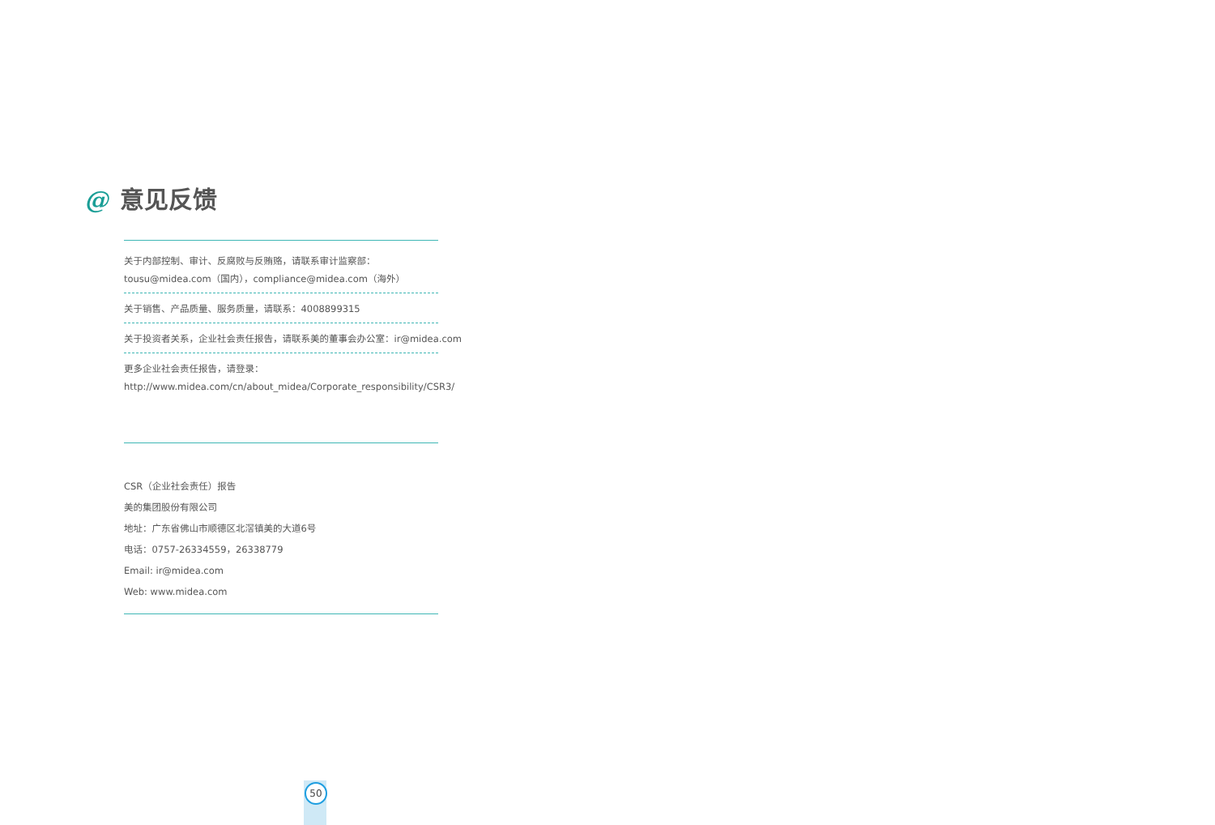@ 意见反馈
关于内部控制、审计、反腐败与反贿赂，请联系审计监察部：
tousu@midea.com（国内），compliance@midea.com（海外）
关于销售、产品质量、服务质量，请联系：4008899315
关于投资者关系，企业社会责任报告，请联系美的董事会办公室：ir@midea.com
更多企业社会责任报告，请登录：
http://www.midea.com/cn/about_midea/Corporate_responsibility/CSR3/
CSR（企业社会责任）报告
美的集团股份有限公司
地址：广东省佛山市顺德区北滘镇美的大道6号
电话：0757-26334559，26338779
Email: ir@midea.com
Web: www.midea.com
50